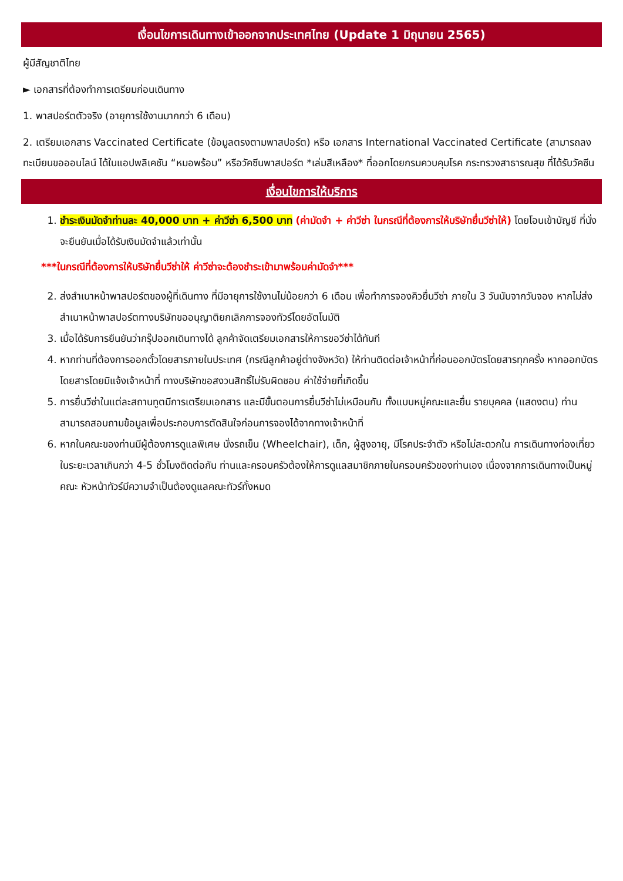เงื่อนไขการเดินทางเข้าออกจากประเทศไทย (Update 1 มิถุนายน 2565)
ผู้มีสัญชาติไทย
► เอกสารที่ต้องทำการเตรียมก่อนเดินทาง
1. พาสปอร์ตตัวจริง (อายุการใช้งานมากกว่า 6 เดือน)
2. เตรียมเอกสาร Vaccinated Certificate (ข้อมูลตรงตามพาสปอร์ต) หรือ เอกสาร International Vaccinated Certificate (สามารถลงทะเบียนขอออนไลน์ ได้ในแอปพลิเคชัน “หมอพร้อม” หรือวัคซีนพาสปอร์ต *เล่มสีเหลือง* ที่ออกโดยกรมควบคุมโรค กระทรวงสาธารณสุข ที่ได้รับวัคซีน
เงื่อนไขการให้บริการ
1. ชำระเงินมัดจำท่านละ 40,000 บาท + ค่าวีซ่า 6,500 บาท (ค่ามัดจำ + ค่าวีซ่า ในกรณีที่ต้องการให้บริษัทยื่นวีซ่าให้) โดยโอนเข้าบัญชี ที่นั่งจะยืนยันเมื่อได้รับเงินมัดจำแล้วเท่านั้น
***ในกรณีที่ต้องการให้บริษัทยื่นวีซ่าให้ ค่าวีซ่าจะต้องชำระเข้ามาพร้อมค่ามัดจำ***
2. ส่งสำเนาหน้าพาสปอร์ตของผู้ที่เดินทาง ที่มีอายุการใช้งานไม่น้อยกว่า 6 เดือน เพื่อทำการจองคิวยื่นวีซ่า ภายใน 3 วันนับจากวันจอง หากไม่ส่งสำเนาหน้าพาสปอร์ตทางบริษัทขออนุญาติยกเลิกการจองทัวร์โดยอัตโนมัติ
3. เมื่อได้รับการยืนยันว่ากรุ๊ปออกเดินทางได้ ลูกค้าจัดเตรียมเอกสารให้การขอวีซ่าได้ทันที
4. หากท่านที่ต้องการออกตั๋วโดยสารภายในประเทศ (กรณีลูกค้าอยู่ต่างจังหวัด) ให้ท่านติดต่อเจ้าหน้าที่ก่อนออกบัตรโดยสารทุกครั้ง หากออกบัตรโดยสารโดยมิแจ้งเจ้าหน้าที่ ทางบริษัทขอสงวนสิทธิ์ไม่รับผิดชอบ ค่าใช้จ่ายที่เกิดขึ้น
5. การยื่นวีซ่าในแต่ละสถานทูตมีการเตรียมเอกสาร และมีขั้นตอนการยื่นวีซ่าไม่เหมือนกัน ทั้งแบบหมู่คณะและยื่น รายบุคคล (แสดงตน) ท่านสามารถสอบถามข้อมูลเพื่อประกอบการตัดสินใจก่อนการจองได้จากทางเจ้าหน้าที่
6. หากในคณะของท่านมีผู้ต้องการดูแลพิเศษ นั่งรถเข็น (Wheelchair), เด็ก, ผู้สูงอายุ, มีโรคประจำตัว หรือไม่สะดวกใน การเดินทางท่องเที่ยวในระยะเวลาเกินกว่า 4-5 ชั่วโมงติดต่อกัน ท่านและครอบครัวต้องให้การดูแลสมาชิกภายในครอบครัวของท่านเอง เนื่องจากการเดินทางเป็นหมู่คณะ หัวหน้าทัวร์มีความจำเป็นต้องดูแลคณะทัวร์ทั้งหมด